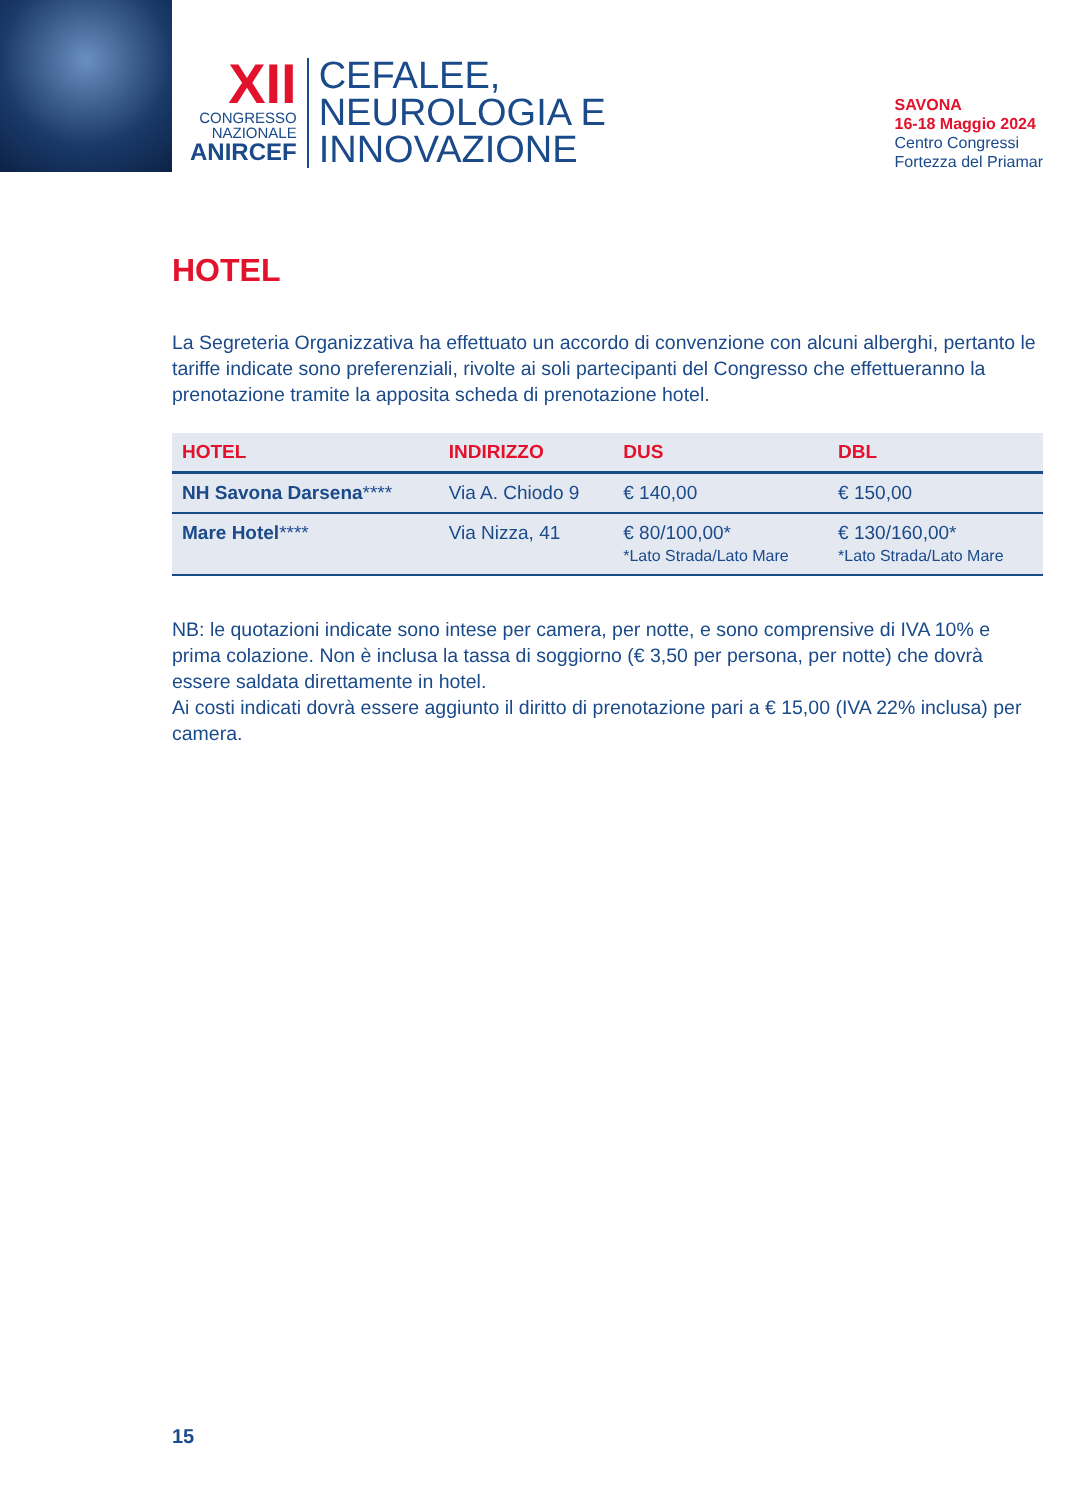XII
CONGRESSO
NAZIONALE
ANIRCEF
CEFALEE,
NEUROLOGIA E
INNOVAZIONE
SAVONA
16-18 Maggio 2024
Centro Congressi
Fortezza del Priamar
HOTEL
La Segreteria Organizzativa ha effettuato un accordo di convenzione con alcuni alberghi, pertanto le tariffe indicate sono preferenziali, rivolte ai soli partecipanti del Congresso che effettueranno la prenotazione tramite la apposita scheda di prenotazione hotel.
| HOTEL | INDIRIZZO | DUS | DBL |
| --- | --- | --- | --- |
| NH Savona Darsena **** | Via A. Chiodo 9 | € 140,00 | € 150,00 |
| Mare Hotel **** | Via Nizza, 41 | € 80/100,00* *Lato Strada/Lato Mare | € 130/160,00* *Lato Strada/Lato Mare |
NB: le quotazioni indicate sono intese per camera, per notte, e sono comprensive di IVA 10% e prima colazione. Non è inclusa la tassa di soggiorno (€ 3,50 per persona, per notte) che dovrà essere saldata direttamente in hotel.
Ai costi indicati dovrà essere aggiunto il diritto di prenotazione pari a € 15,00 (IVA 22% inclusa) per camera.
15